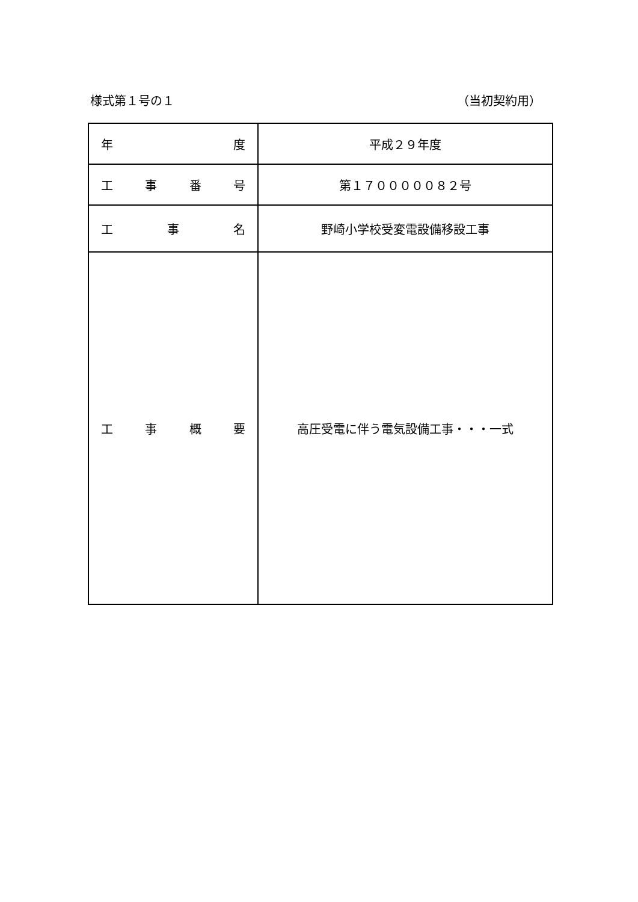様式第１号の１ （当初契約用）
| 年 度 | 平成２９年度 |
| 工 事 番 号 | 第１７０００００８２号 |
| 工 事 名 | 野崎小学校受変電設備移設工事 |
| 工 事 概 要 | 高圧受電に伴う電気設備工事・・・一式 |